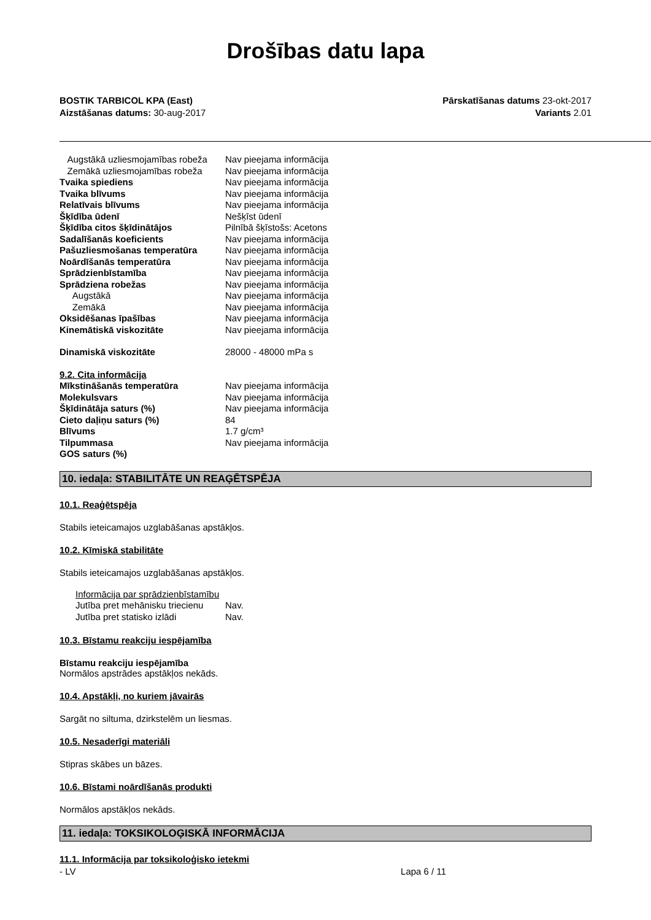Drošības datu lapa
BOSTIK TARBICOL KPA (East)
Aizstāšanas datums: 30-aug-2017
Pārskatīšanas datums 23-okt-2017
Variants 2.01
| Augstākā uzliesmojamības robeža | Nav pieejama informācija |
| Zemākā uzliesmojamības robeža | Nav pieejama informācija |
| Tvaika spiediens | Nav pieejama informācija |
| Tvaika blīvums | Nav pieejama informācija |
| Relatīvais blīvums | Nav pieejama informācija |
| Šķīdība ūdenī | Nešķīst ūdenī |
| Šķīdība citos šķīdinātājos | Pilnībā šķīstošs: Acetons |
| Sadalīšanās koeficients | Nav pieejama informācija |
| Pašuzliesmošanas temperatūra | Nav pieejama informācija |
| Noārdīšanās temperatūra | Nav pieejama informācija |
| Sprādzienbīstamība | Nav pieejama informācija |
| Sprādziena robežas | Nav pieejama informācija |
| Augstākā | Nav pieejama informācija |
| Zemākā | Nav pieejama informācija |
| Oksidēšanas īpašības | Nav pieejama informācija |
| Kinemātiskā viskozitāte | Nav pieejama informācija |
| Dinamiskā viskozitāte | 28000 - 48000 mPa s |
| 9.2. Cita informācija | |
| Mīkstināšanās temperatūra | Nav pieejama informācija |
| Molekulsvars | Nav pieejama informācija |
| Šķīdinātāja saturs (%) | Nav pieejama informācija |
| Cieto daļiņu saturs (%) | 84 |
| Blīvums | 1.7 g/cm³ |
| Tilpummasa | Nav pieejama informācija |
| GOS saturs (%) | |
10. iedaļa: STABILITĀTE UN REAĢĒTSPĒJA
10.1. Reaģētspēja
Stabils ieteicamajos uzglabāšanas apstākļos.
10.2. Ķīmiskā stabilitāte
Stabils ieteicamajos uzglabāšanas apstākļos.
| Informācija par sprādzienbīstamību | |
| Jutība pret mehānisku triecienu | Nav. |
| Jutība pret statisko izlādi | Nav. |
10.3. Bīstamu reakciju iespējamība
Bīstamu reakciju iespējamība
Normālos apstrādes apstākļos nekāds.
10.4. Apstākļi, no kuriem jāvairās
Sargāt no siltuma, dzirkstelēm un liesmas.
10.5. Nesaderīgi materiāli
Stipras skābes un bāzes.
10.6. Bīstami noārdīšanās produkti
Normālos apstākļos nekāds.
11. iedaļa: TOKSIKOLOĢISKĀ INFORMĀCIJA
11.1. Informācija par toksikoloģisko ietekmi
- LV Lapa 6 / 11